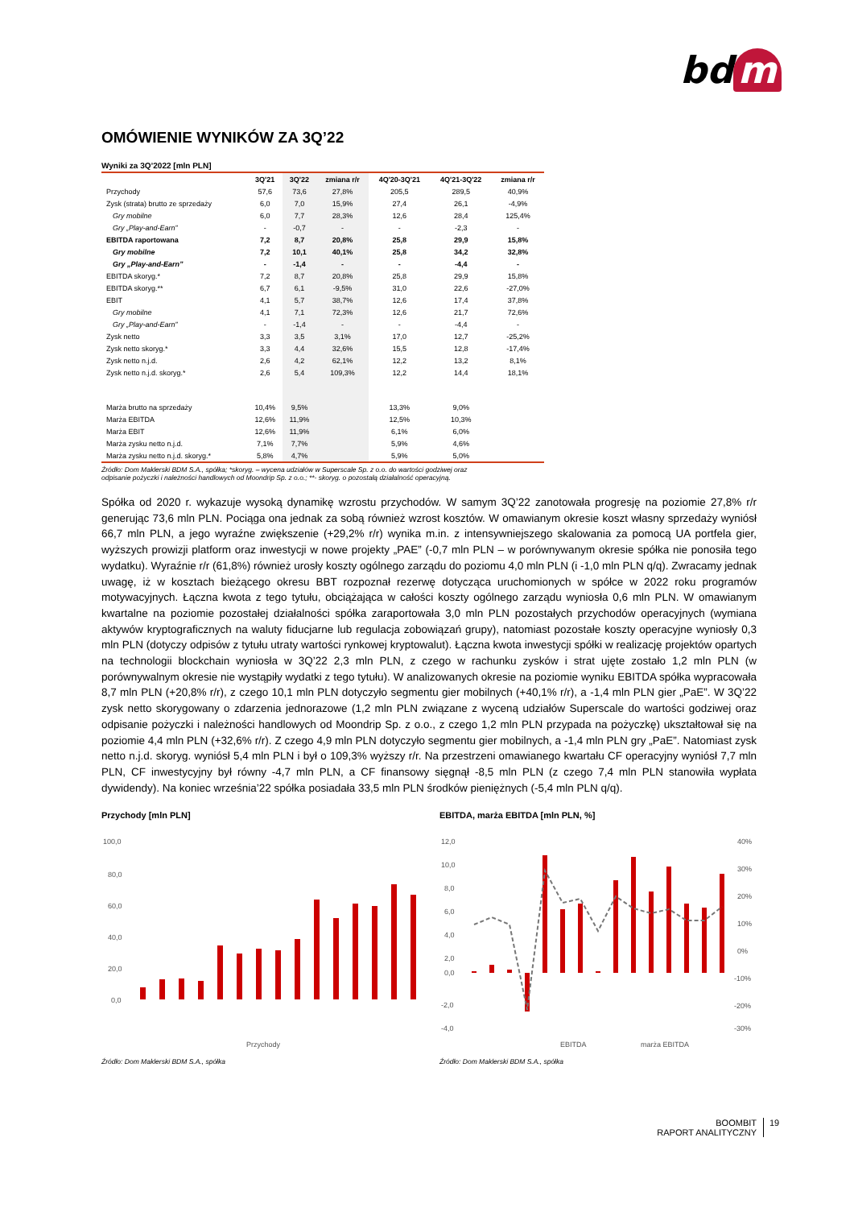bd m
OMÓWIENIE WYNIKÓW ZA 3Q’22
Wyniki za 3Q’2022 [mln PLN]
| | 3Q'21 | 3Q'22 | zmiana r/r | 4Q'20-3Q'21 | 4Q'21-3Q'22 | zmiana r/r |
| --- | --- | --- | --- | --- | --- | --- |
| Przychody | 57,6 | 73,6 | 27,8% | 205,5 | 289,5 | 40,9% |
| Zysk (strata) brutto ze sprzedaży | 6,0 | 7,0 | 15,9% | 27,4 | 26,1 | -4,9% |
| Gry mobilne | 6,0 | 7,7 | 28,3% | 12,6 | 28,4 | 125,4% |
| Gry „Play-and-Earn” | - | -0,7 | - | - | -2,3 | - |
| EBITDA raportowana | 7,2 | 8,7 | 20,8% | 25,8 | 29,9 | 15,8% |
| Gry mobilne | 7,2 | 10,1 | 40,1% | 25,8 | 34,2 | 32,8% |
| Gry „Play-and-Earn” | - | -1,4 | - | - | -4,4 | - |
| EBITDA skoryg.* | 7,2 | 8,7 | 20,8% | 25,8 | 29,9 | 15,8% |
| EBITDA skoryg.** | 6,7 | 6,1 | -9,5% | 31,0 | 22,6 | -27,0% |
| EBIT | 4,1 | 5,7 | 38,7% | 12,6 | 17,4 | 37,8% |
| Gry mobilne | 4,1 | 7,1 | 72,3% | 12,6 | 21,7 | 72,6% |
| Gry „Play-and-Earn” | - | -1,4 | - | - | -4,4 | - |
| Zysk netto | 3,3 | 3,5 | 3,1% | 17,0 | 12,7 | -25,2% |
| Zysk netto skoryg.* | 3,3 | 4,4 | 32,6% | 15,5 | 12,8 | -17,4% |
| Zysk netto n.j.d. | 2,6 | 4,2 | 62,1% | 12,2 | 13,2 | 8,1% |
| Zysk netto n.j.d. skoryg.* | 2,6 | 5,4 | 109,3% | 12,2 | 14,4 | 18,1% |
| Marża brutto na sprzedaży | 10,4% | 9,5% | | 13,3% | 9,0% | |
| Marża EBITDA | 12,6% | 11,9% | | 12,5% | 10,3% | |
| Marża EBIT | 12,6% | 11,9% | | 6,1% | 6,0% | |
| Marża zysku netto n.j.d. | 7,1% | 7,7% | | 5,9% | 4,6% | |
| Marża zysku netto n.j.d. skoryg.* | 5,8% | 4,7% | | 5,9% | 5,0% | |
Źródło: Dom Maklerski BDM S.A., spółka; *skoryg. – wycena udziałów w Superscale Sp. z o.o. do wartości godziwej oraz
odpisanie pożyczki i należności handlowych od Moondrip Sp. z o.o.; **- skoryg. o pozostałą działalność operacyjną.
Spółka od 2020 r. wykazuje wysoką dynamikę wzrostu przychodów. W samym 3Q’22 zanotowała progresję na poziomie 27,8% r/r generując 73,6 mln PLN. Pociąga ona jednak za sobą również wzrost kosztów. W omawianym okresie koszt własny sprzedaży wyniósł 66,7 mln PLN, a jego wyraźne zwiększenie (+29,2% r/r) wynika m.in. z intensywniejszego skalowania za pomocą UA portfela gier, wyższych prowizji platform oraz inwestycji w nowe projekty „PAE” (-0,7 mln PLN – w porównywanym okresie spółka nie ponosiła tego wydatku). Wyraźnie r/r (61,8%) również urosły koszty ogólnego zarządu do poziomu 4,0 mln PLN (i -1,0 mln PLN q/q). Zwracamy jednak uwagę, iż w kosztach bieżącego okresu BBT rozpoznał rezerwę dotycząca uruchomionych w spółce w 2022 roku programów motywacyjnych. Łączna kwota z tego tytułu, obciążająca w całości koszty ogólnego zarządu wyniosła 0,6 mln PLN. W omawianym kwartalne na poziomie pozostałej działalności spółka zaraportowała 3,0 mln PLN pozostałych przychodów operacyjnych (wymiana aktywów kryptograficznych na waluty fiducjarne lub regulacja zobowiązań grupy), natomiast pozostałe koszty operacyjne wyniosły 0,3 mln PLN (dotyczy odpisów z tytułu utraty wartości rynkowej kryptowalut). Łączna kwota inwestycji spółki w realizację projektów opartych na technologii blockchain wyniosła w 3Q’22 2,3 mln PLN, z czego w rachunku zysków i strat ujęte zostało 1,2 mln PLN (w porównywalnym okresie nie wystąpiły wydatki z tego tytułu). W analizowanych okresie na poziomie wyniku EBITDA spółka wypracowała 8,7 mln PLN (+20,8% r/r), z czego 10,1 mln PLN dotyczyło segmentu gier mobilnych (+40,1% r/r), a -1,4 mln PLN gier „PaE”. W 3Q’22 zysk netto skorygowany o zdarzenia jednorazowe (1,2 mln PLN związane z wyceną udziałów Superscale do wartości godziwej oraz odpisanie pożyczki i należności handlowych od Moondrip Sp. z o.o., z czego 1,2 mln PLN przypada na pożyczkę) ukształtował się na poziomie 4,4 mln PLN (+32,6% r/r). Z czego 4,9 mln PLN dotyczyło segmentu gier mobilnych, a -1,4 mln PLN gry „PaE”. Natomiast zysk netto n.j.d. skoryg. wyniósł 5,4 mln PLN i był o 109,3% wyższy r/r. Na przestrzeni omawianego kwartału CF operacyjny wyniósł 7,7 mln PLN, CF inwestycyjny był równy -4,7 mln PLN, a CF finansowy sięgnął -8,5 mln PLN (z czego 7,4 mln PLN stanowiła wypłata dywidendy). Na koniec września’22 spółka posiadała 33,5 mln PLN środków pieniężnych (-5,4 mln PLN q/q).
Przychody [mln PLN]
100,0
80,0
60,0
40,0
20,0
0,0
Przychody
Źródło: Dom Maklerski BDM S.A., spółka
EBITDA, marża EBITDA [mln PLN, %]
12,0
10,0
8,0
6,0
4,0
2,0
0,0
-2,0
-4,0
40%
30%
20%
10%
0%
-10%
-20%
-30%
EBITDA
marża EBITDA
Źródło: Dom Maklerski BDM S.A., spółka
BOOMBIT
RAPORT ANALITYCZNY
19